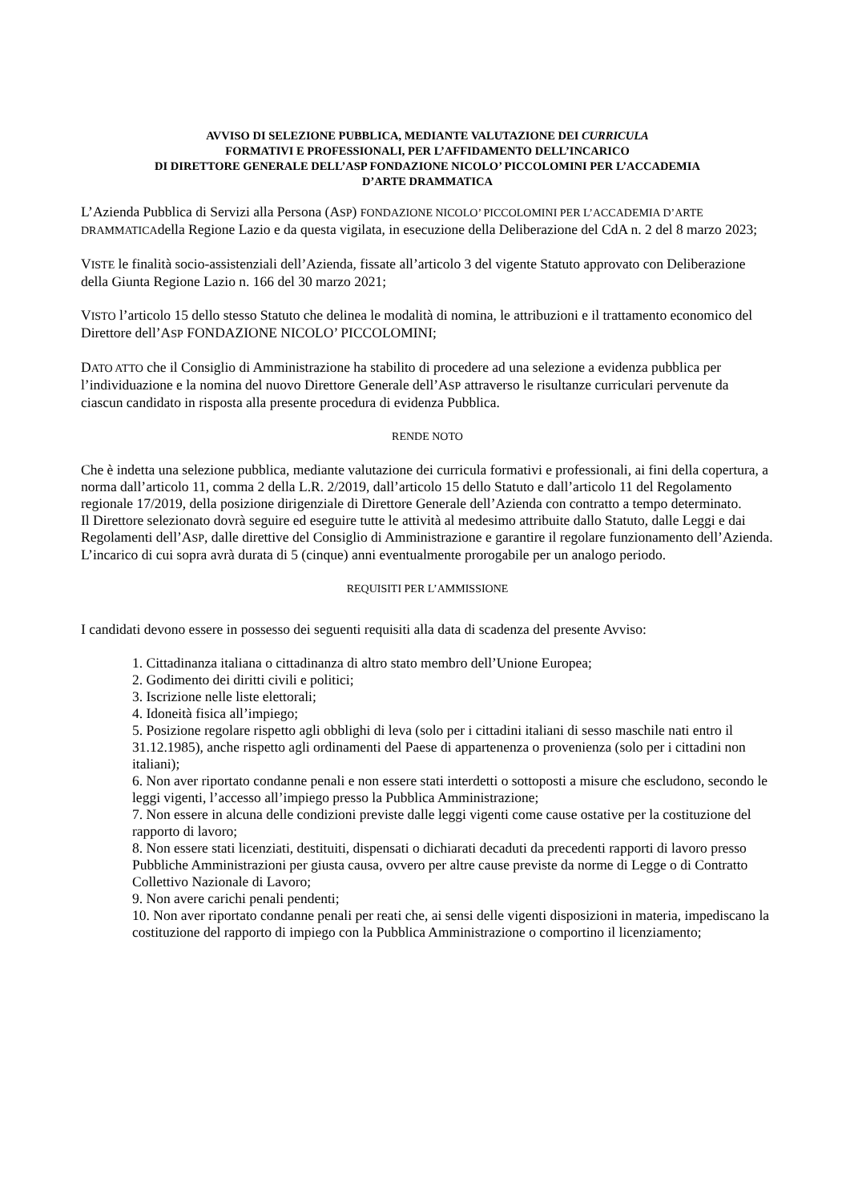AVVISO DI SELEZIONE PUBBLICA, MEDIANTE VALUTAZIONE DEI CURRICULA
FORMATIVI E PROFESSIONALI, PER L’AFFIDAMENTO DELL’INCARICO
DI DIRETTORE GENERALE DELL’ASP FONDAZIONE NICOLO’ PICCOLOMINI PER L’ACCADEMIA
D’ARTE DRAMMATICA
L’Azienda Pubblica di Servizi alla Persona (ASP) FONDAZIONE NICOLO’ PICCOLOMINI PER L’ACCADEMIA D’ARTE DRAMMATICAdella Regione Lazio e da questa vigilata, in esecuzione della Deliberazione del CdA n. 2 del 8 marzo 2023;
VISTE le finalità socio-assistenziali dell’Azienda, fissate all’articolo 3 del vigente Statuto approvato con Deliberazione della Giunta Regione Lazio n. 166 del 30 marzo 2021;
VISTO l’articolo 15 dello stesso Statuto che delinea le modalità di nomina, le attribuzioni e il trattamento economico del Direttore dell’ASP FONDAZIONE NICOLO’ PICCOLOMINI;
DATO ATTO che il Consiglio di Amministrazione ha stabilito di procedere ad una selezione a evidenza pubblica per l’individuazione e la nomina del nuovo Direttore Generale dell’ASP attraverso le risultanze curriculari pervenute da ciascun candidato in risposta alla presente procedura di evidenza Pubblica.
RENDE NOTO
Che è indetta una selezione pubblica, mediante valutazione dei curricula formativi e professionali, ai fini della copertura, a norma dall’articolo 11, comma 2 della L.R. 2/2019, dall’articolo 15 dello Statuto e dall’articolo 11 del Regolamento regionale 17/2019, della posizione dirigenziale di Direttore Generale dell’Azienda con contratto a tempo determinato.
Il Direttore selezionato dovrà seguire ed eseguire tutte le attività al medesimo attribuite dallo Statuto, dalle Leggi e dai Regolamenti dell’ASP, dalle direttive del Consiglio di Amministrazione e garantire il regolare funzionamento dell’Azienda.
L’incarico di cui sopra avrà durata di 5 (cinque) anni eventualmente prorogabile per un analogo periodo.
REQUISITI PER L’AMMISSIONE
I candidati devono essere in possesso dei seguenti requisiti alla data di scadenza del presente Avviso:
1. Cittadinanza italiana o cittadinanza di altro stato membro dell’Unione Europea;
2. Godimento dei diritti civili e politici;
3. Iscrizione nelle liste elettorali;
4. Idoneità fisica all’impiego;
5. Posizione regolare rispetto agli obblighi di leva (solo per i cittadini italiani di sesso maschile nati entro il 31.12.1985), anche rispetto agli ordinamenti del Paese di appartenenza o provenienza (solo per i cittadini non italiani);
6. Non aver riportato condanne penali e non essere stati interdetti o sottoposti a misure che escludono, secondo le leggi vigenti, l’accesso all’impiego presso la Pubblica Amministrazione;
7. Non essere in alcuna delle condizioni previste dalle leggi vigenti come cause ostative per la costituzione del rapporto di lavoro;
8. Non essere stati licenziati, destituiti, dispensati o dichiarati decaduti da precedenti rapporti di lavoro presso Pubbliche Amministrazioni per giusta causa, ovvero per altre cause previste da norme di Legge o di Contratto Collettivo Nazionale di Lavoro;
9. Non avere carichi penali pendenti;
10. Non aver riportato condanne penali per reati che, ai sensi delle vigenti disposizioni in materia, impediscano la costituzione del rapporto di impiego con la Pubblica Amministrazione o comportino il licenziamento;